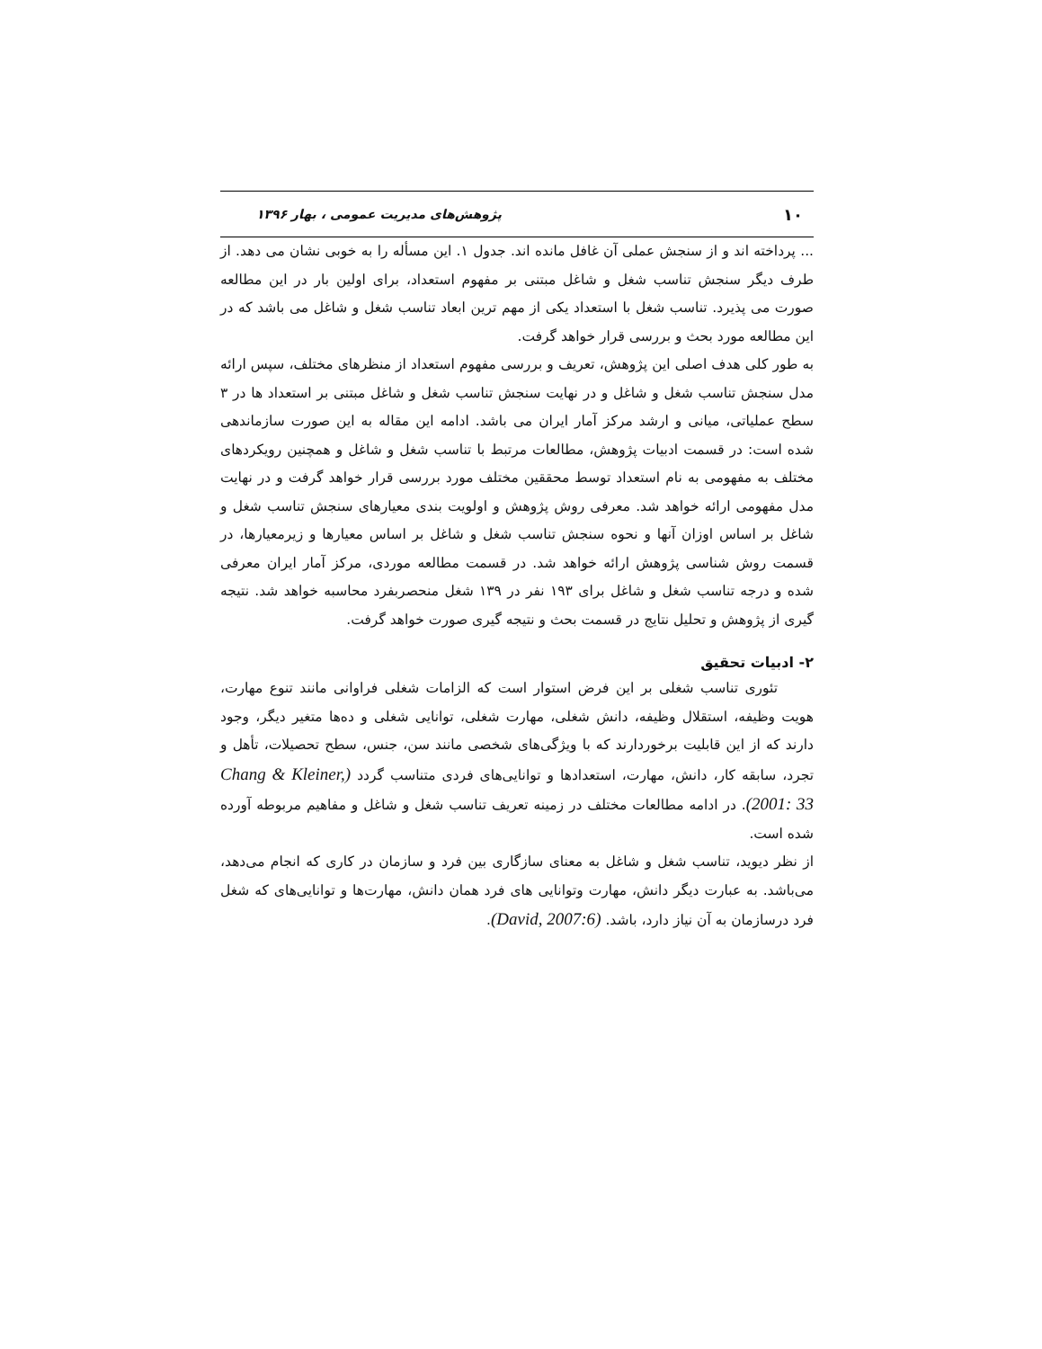۱۰ پژوهش‌های مدیریت عمومی ، بهار ۱۳۹۶
... پرداخته اند و از سنجش عملی آن غافل مانده اند. جدول ۱. این مسأله را به خوبی نشان می دهد. از طرف دیگر سنجش تناسب شغل و شاغل مبتنی بر مفهوم استعداد، برای اولین بار در این مطالعه صورت می پذیرد. تناسب شغل با استعداد یکی از مهم ترین ابعاد تناسب شغل و شاغل می باشد که در این مطالعه مورد بحث و بررسی قرار خواهد گرفت.
به طور کلی هدف اصلی این پژوهش، تعریف و بررسی مفهوم استعداد از منظرهای مختلف، سپس ارائه مدل سنجش تناسب شغل و شاغل و در نهایت سنجش تناسب شغل و شاغل مبتنی بر استعداد ها در ۳ سطح عملیاتی، میانی و ارشد مرکز آمار ایران می باشد. ادامه این مقاله به این صورت سازماندهی شده است: در قسمت ادبیات پژوهش، مطالعات مرتبط با تناسب شغل و شاغل و همچنین رویکردهای مختلف به مفهومی به نام استعداد توسط محققین مختلف مورد بررسی قرار خواهد گرفت و در نهایت مدل مفهومی ارائه خواهد شد. معرفی روش پژوهش و اولویت بندی معیارهای سنجش تناسب شغل و شاغل بر اساس اوزان آنها و نحوه سنجش تناسب شغل و شاغل بر اساس معیارها و زیرمعیارها، در قسمت روش شناسی پژوهش ارائه خواهد شد. در قسمت مطالعه موردی، مرکز آمار ایران معرفی شده و درجه تناسب شغل و شاغل برای ۱۹۳ نفر در ۱۳۹ شغل منحصربفرد محاسبه خواهد شد. نتیجه گیری از پژوهش و تحلیل نتایج در قسمت بحث و نتیجه گیری صورت خواهد گرفت.
۲- ادبیات تحقیق
تئوری تناسب شغلی بر این فرض استوار است که الزامات شغلی فراوانی مانند تنوع مهارت، هویت وظیفه، استقلال وظیفه، دانش شغلی، مهارت شغلی، توانایی شغلی و ده‌ها متغیر دیگر، وجود دارند که از این قابلیت برخوردارند که با ویژگی‌های شخصی مانند سن، جنس، سطح تحصیلات، تأهل و تجرد، سابقه کار، دانش، مهارت، استعدادها و توانایی‌های فردی متناسب گردد (Chang & Kleiner, 2001: 33). در ادامه مطالعات مختلف در زمینه تعریف تناسب شغل و شاغل و مفاهیم مربوطه آورده شده است.
از نظر دیوید، تناسب شغل و شاغل به معنای سازگاری بین فرد و سازمان در کاری که انجام می‌دهد، می‌باشد. به عبارت دیگر دانش، مهارت وتوانایی های فرد همان دانش، مهارت‌ها و توانایی‌های که شغل فرد درسازمان به آن نیاز دارد، باشد. (David, 2007:6).